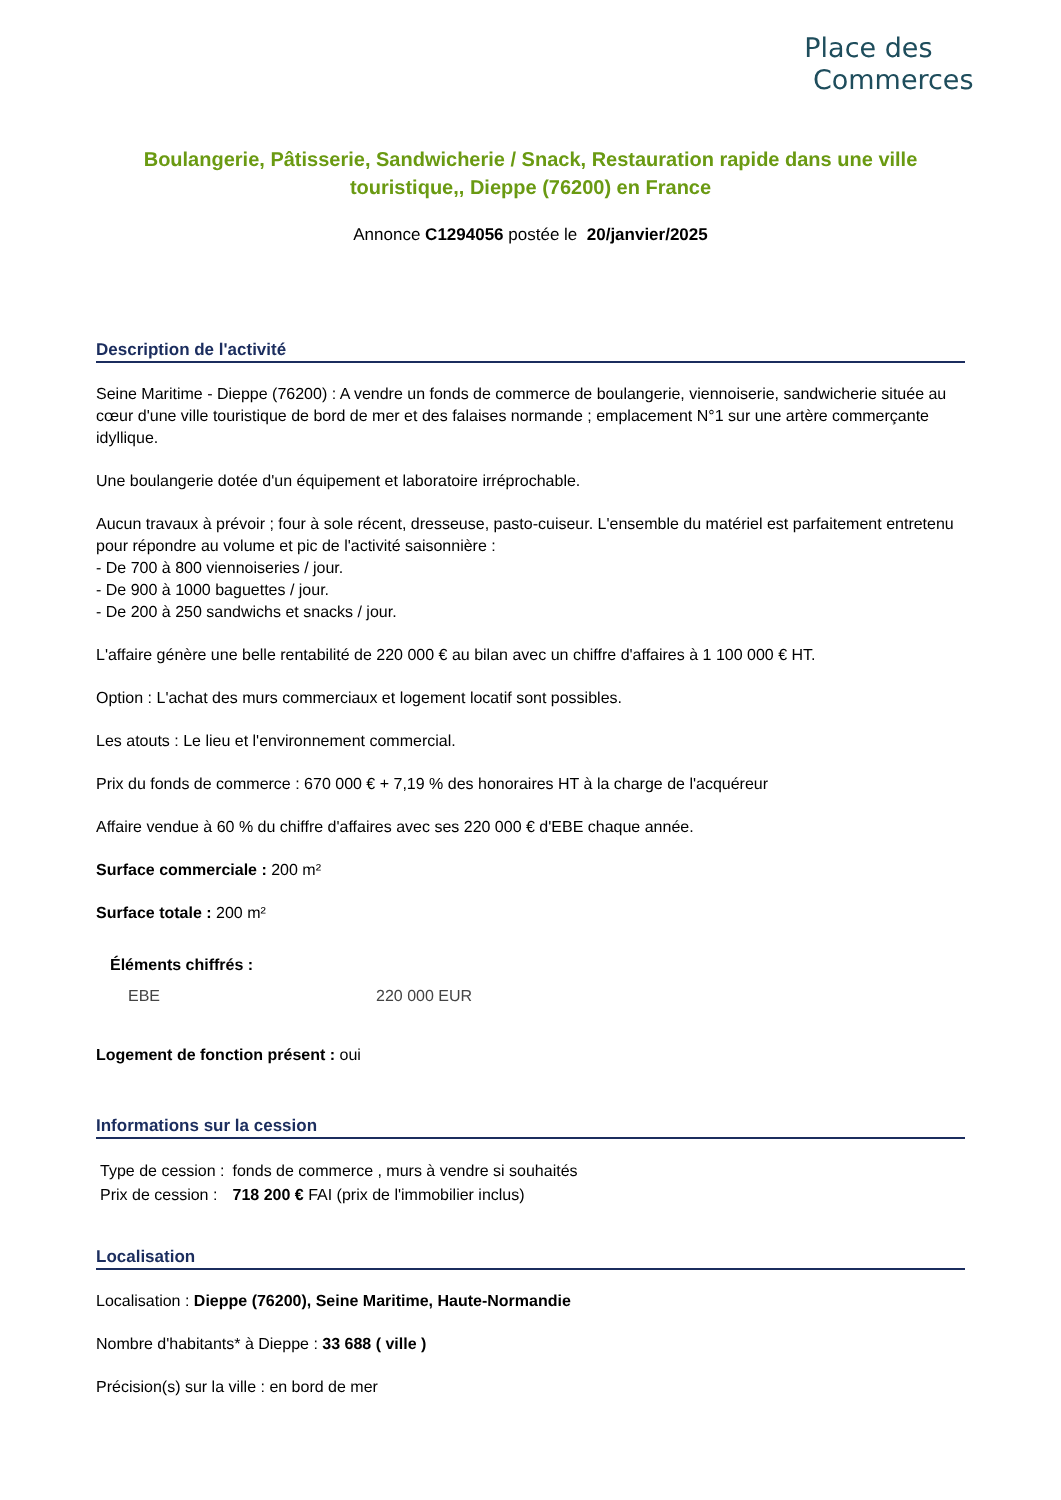Place des
Commerces
Boulangerie, Pâtisserie, Sandwicherie / Snack, Restauration rapide dans une ville touristique,, Dieppe (76200) en France
Annonce C1294056 postée le 20/janvier/2025
Description de l'activité
Seine Maritime - Dieppe (76200) : A vendre un fonds de commerce de boulangerie, viennoiserie, sandwicherie située au cœur d'une ville touristique de bord de mer et des falaises normande ; emplacement N°1 sur une artère commerçante idyllique.
Une boulangerie dotée d'un équipement et laboratoire irréprochable.
Aucun travaux à prévoir ; four à sole récent, dresseuse, pasto-cuiseur. L'ensemble du matériel est parfaitement entretenu pour répondre au volume et pic de l'activité saisonnière :
- De 700 à 800 viennoiseries / jour.
- De 900 à 1000 baguettes / jour.
- De 200 à 250 sandwichs et snacks / jour.
L'affaire génère une belle rentabilité de 220 000 € au bilan avec un chiffre d'affaires à 1 100 000 € HT.
Option : L'achat des murs commerciaux et logement locatif sont possibles.
Les atouts : Le lieu et l'environnement commercial.
Prix du fonds de commerce : 670 000 € + 7,19 % des honoraires HT à la charge de l'acquéreur
Affaire vendue à 60 % du chiffre d'affaires avec ses 220 000 € d'EBE chaque année.
Surface commerciale : 200 m²
Surface totale : 200 m²
Éléments chiffrés :
| EBE | 220 000 EUR |
Logement de fonction présent : oui
Informations sur la cession
| Type de cession : | fonds de commerce , murs à vendre si souhaités |
| Prix de cession : | 718 200 € FAI (prix de l'immobilier inclus) |
Localisation
Localisation : Dieppe (76200), Seine Maritime, Haute-Normandie
Nombre d'habitants* à Dieppe : 33 688 ( ville )
Précision(s) sur la ville : en bord de mer